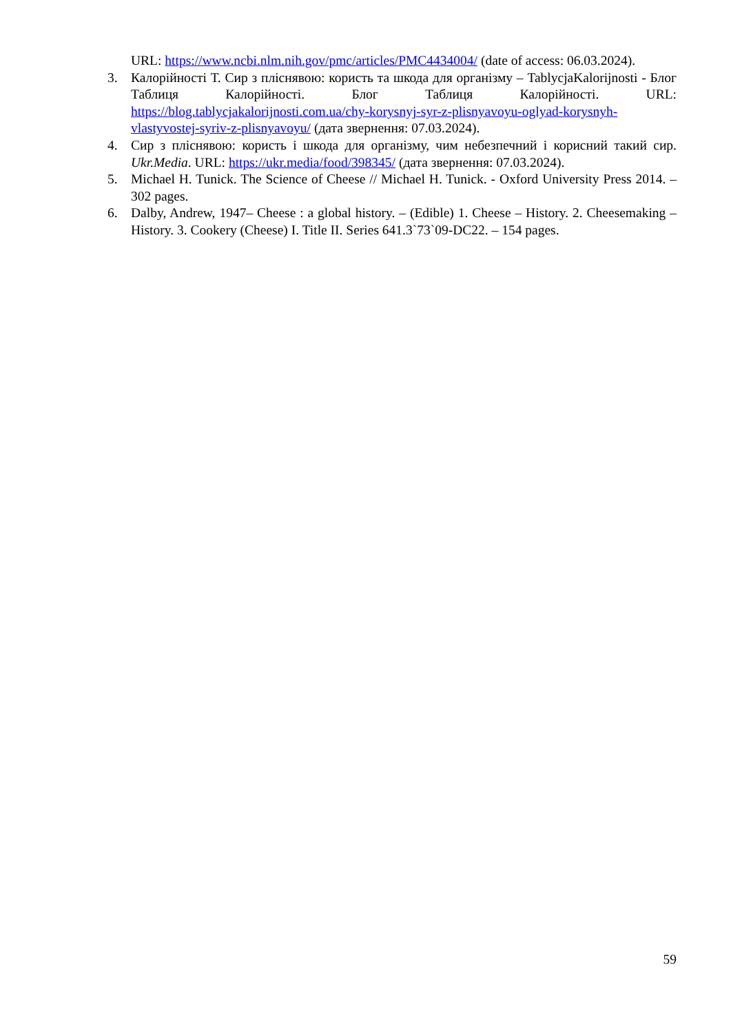URL: https://www.ncbi.nlm.nih.gov/pmc/articles/PMC4434004/ (date of access: 06.03.2024).
3. Калорійності Т. Сир з пліснявою: користь та шкода для організму – TablycjaKalorijnosti - Блог Таблиця Калорійності. Блог Таблиця Калорійності. URL: https://blog.tablycjakalorijnosti.com.ua/chy-korysnyj-syr-z-plisnyavoyu-oglyad-korysnyh-vlastyvostej-syriv-z-plisnyavoyu/ (дата звернення: 07.03.2024).
4. Сир з пліснявою: користь і шкода для організму, чим небезпечний і корисний такий сир. Ukr.Media. URL: https://ukr.media/food/398345/ (дата звернення: 07.03.2024).
5. Michael H. Tunick. The Science of Cheese // Michael H. Tunick. - Oxford University Press 2014. – 302 pages.
6. Dalby, Andrew, 1947– Cheese : a global history. – (Edible) 1. Cheese – History. 2. Cheesemaking – History. 3. Cookery (Cheese) I. Title II. Series 641.3`73`09-DC22. – 154 pages.
59